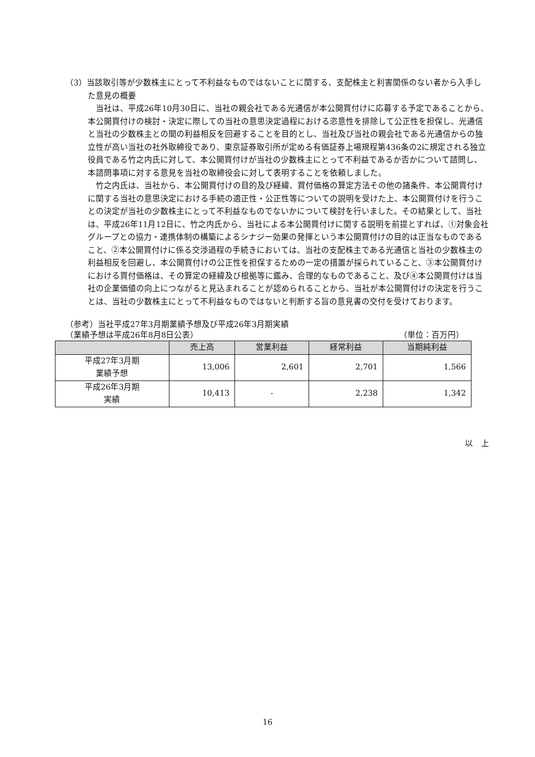（3）当該取引等が少数株主にとって不利益なものではないことに関する、支配株主と利害関係のない者から入手した意見の概要
当社は、平成26年10月30日に、当社の親会社である光通信が本公開買付けに応募する予定であることから、本公開買付けの検討・決定に際しての当社の意思決定過程における恣意性を排除して公正性を担保し、光通信と当社の少数株主との間の利益相反を回避することを目的とし、当社及び当社の親会社である光通信からの独立性が高い当社の社外取締役であり、東京証券取引所が定める有価証券上場規程第436条の2に規定される独立役員である竹之内氏に対して、本公開買付けが当社の少数株主にとって不利益であるか否かについて諮問し、本諮問事項に対する意見を当社の取締役会に対して表明することを依頼しました。
竹之内氏は、当社から、本公開買付けの目的及び経緯、買付価格の算定方法その他の諸条件、本公開買付けに関する当社の意思決定における手続の適正性・公正性等についての説明を受けた上、本公開買付けを行うことの決定が当社の少数株主にとって不利益なものでないかについて検討を行いました。その結果として、当社は、平成26年11月12日に、竹之内氏から、当社による本公開買付けに関する説明を前提とすれば、①対象会社グループとの協力・連携体制の構築によるシナジー効果の発揮という本公開買付けの目的は正当なものであること、②本公開買付けに係る交渉過程の手続きにおいては、当社の支配株主である光通信と当社の少数株主の利益相反を回避し、本公開買付けの公正性を担保するための一定の措置が採られていること、③本公開買付けにおける買付価格は、その算定の経緯及び根拠等に鑑み、合理的なものであること、及び④本公開買付けは当社の企業価値の向上につながると見込まれることが認められることから、当社が本公開買付けの決定を行うことは、当社の少数株主にとって不利益なものではないと判断する旨の意見書の交付を受けております。
（参考）当社平成27年3月期業績予想及び平成26年3月期実績
（業績予想は平成26年8月8日公表） （単位：百万円）
| | 売上高 | 営業利益 | 経常利益 | 当期純利益 |
| --- | --- | --- | --- | --- |
| 平成27年3月期 業績予想 | 13,006 | 2,601 | 2,701 | 1,566 |
| 平成26年3月期 実績 | 10,413 | - | 2,238 | 1,342 |
以　上
16